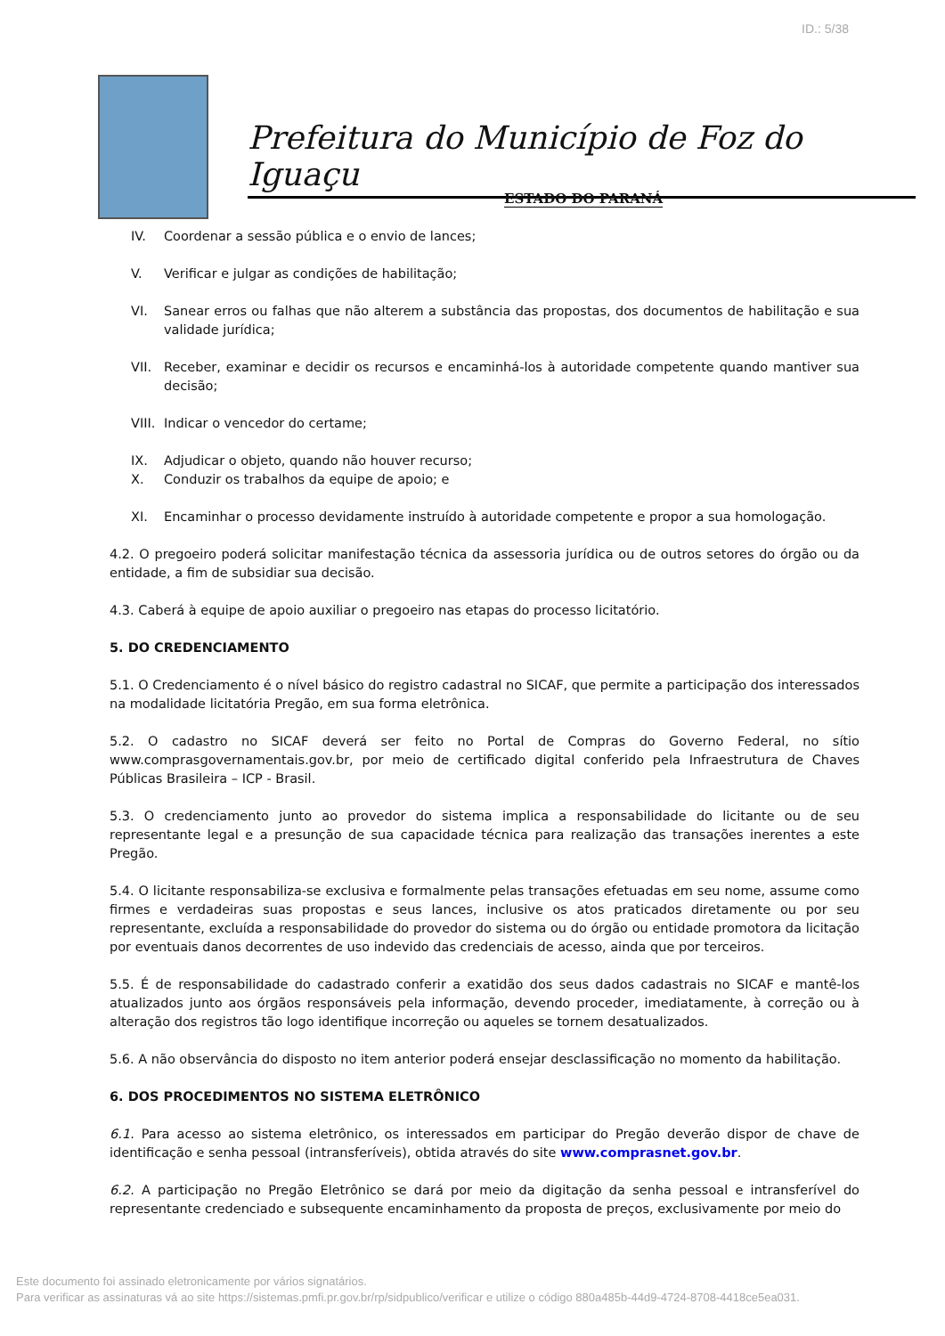ID.: 5/38
Prefeitura do Município de Foz do Iguaçu
ESTADO DO PARANÁ
IV. Coordenar a sessão pública e o envio de lances;
V. Verificar e julgar as condições de habilitação;
VI. Sanear erros ou falhas que não alterem a substância das propostas, dos documentos de habilitação e sua validade jurídica;
VII. Receber, examinar e decidir os recursos e encaminhá-los à autoridade competente quando mantiver sua decisão;
VIII. Indicar o vencedor do certame;
IX. Adjudicar o objeto, quando não houver recurso;
X. Conduzir os trabalhos da equipe de apoio; e
XI. Encaminhar o processo devidamente instruído à autoridade competente e propor a sua homologação.
4.2. O pregoeiro poderá solicitar manifestação técnica da assessoria jurídica ou de outros setores do órgão ou da entidade, a fim de subsidiar sua decisão.
4.3. Caberá à equipe de apoio auxiliar o pregoeiro nas etapas do processo licitatório.
5. DO CREDENCIAMENTO
5.1. O Credenciamento é o nível básico do registro cadastral no SICAF, que permite a participação dos interessados na modalidade licitatória Pregão, em sua forma eletrônica.
5.2. O cadastro no SICAF deverá ser feito no Portal de Compras do Governo Federal, no sítio www.comprasgovernamentais.gov.br, por meio de certificado digital conferido pela Infraestrutura de Chaves Públicas Brasileira – ICP - Brasil.
5.3. O credenciamento junto ao provedor do sistema implica a responsabilidade do licitante ou de seu representante legal e a presunção de sua capacidade técnica para realização das transações inerentes a este Pregão.
5.4. O licitante responsabiliza-se exclusiva e formalmente pelas transações efetuadas em seu nome, assume como firmes e verdadeiras suas propostas e seus lances, inclusive os atos praticados diretamente ou por seu representante, excluída a responsabilidade do provedor do sistema ou do órgão ou entidade promotora da licitação por eventuais danos decorrentes de uso indevido das credenciais de acesso, ainda que por terceiros.
5.5. É de responsabilidade do cadastrado conferir a exatidão dos seus dados cadastrais no SICAF e mantê-los atualizados junto aos órgãos responsáveis pela informação, devendo proceder, imediatamente, à correção ou à alteração dos registros tão logo identifique incorreção ou aqueles se tornem desatualizados.
5.6. A não observância do disposto no item anterior poderá ensejar desclassificação no momento da habilitação.
6. DOS PROCEDIMENTOS NO SISTEMA ELETRÔNICO
6.1. Para acesso ao sistema eletrônico, os interessados em participar do Pregão deverão dispor de chave de identificação e senha pessoal (intransferíveis), obtida através do site www.comprasnet.gov.br.
6.2. A participação no Pregão Eletrônico se dará por meio da digitação da senha pessoal e intransferível do representante credenciado e subsequente encaminhamento da proposta de preços, exclusivamente por meio do
Este documento foi assinado eletronicamente por vários signatários.
Para verificar as assinaturas vá ao site https://sistemas.pmfi.pr.gov.br/rp/sidpublico/verificar e utilize o código 880a485b-44d9-4724-8708-4418ce5ea031.